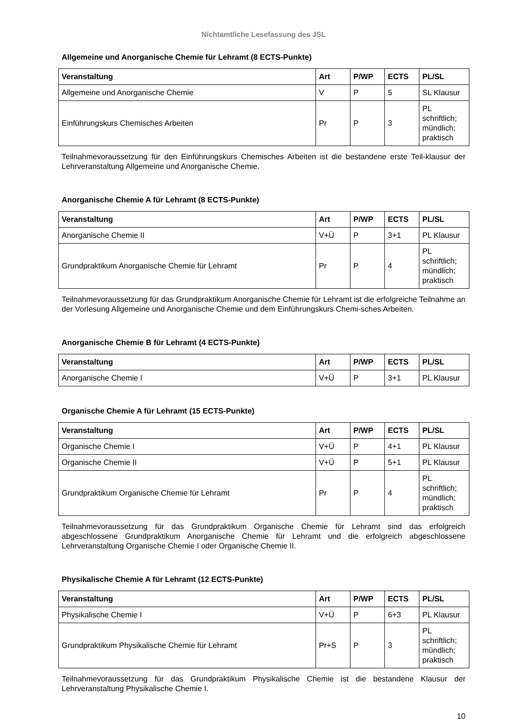Nichtamtliche Lesefassung des JSL
Allgemeine und Anorganische Chemie für Lehramt (8 ECTS-Punkte)
| Veranstaltung | Art | P/WP | ECTS | PL/SL |
| --- | --- | --- | --- | --- |
| Allgemeine und Anorganische Chemie | V | P | 5 | SL Klausur |
| Einführungskurs Chemisches Arbeiten | Pr | P | 3 | PL schriftlich; mündlich; praktisch |
Teilnahmevoraussetzung für den Einführungskurs Chemisches Arbeiten ist die bestandene erste Teil-klausur der Lehrveranstaltung Allgemeine und Anorganische Chemie.
Anorganische Chemie A für Lehramt (8 ECTS-Punkte)
| Veranstaltung | Art | P/WP | ECTS | PL/SL |
| --- | --- | --- | --- | --- |
| Anorganische Chemie II | V+Ü | P | 3+1 | PL Klausur |
| Grundpraktikum Anorganische Chemie für Lehramt | Pr | P | 4 | PL schriftlich; mündlich; praktisch |
Teilnahmevoraussetzung für das Grundpraktikum Anorganische Chemie für Lehramt ist die erfolgreiche Teilnahme an der Vorlesung Allgemeine und Anorganische Chemie und dem Einführungskurs Chemi-sches Arbeiten.
Anorganische Chemie B für Lehramt (4 ECTS-Punkte)
| Veranstaltung | Art | P/WP | ECTS | PL/SL |
| --- | --- | --- | --- | --- |
| Anorganische Chemie I | V+Ü | P | 3+1 | PL Klausur |
Organische Chemie A für Lehramt (15 ECTS-Punkte)
| Veranstaltung | Art | P/WP | ECTS | PL/SL |
| --- | --- | --- | --- | --- |
| Organische Chemie I | V+Ü | P | 4+1 | PL Klausur |
| Organische Chemie II | V+Ü | P | 5+1 | PL Klausur |
| Grundpraktikum Organische Chemie für Lehramt | Pr | P | 4 | PL schriftlich; mündlich; praktisch |
Teilnahmevoraussetzung für das Grundpraktikum Organische Chemie für Lehramt sind das erfolgreich abgeschlossene Grundpraktikum Anorganische Chemie für Lehramt und die erfolgreich abgeschlossene Lehrveranstaltung Organische Chemie I oder Organische Chemie II.
Physikalische Chemie A für Lehramt (12 ECTS-Punkte)
| Veranstaltung | Art | P/WP | ECTS | PL/SL |
| --- | --- | --- | --- | --- |
| Physikalische Chemie I | V+Ü | P | 6+3 | PL Klausur |
| Grundpraktikum Physikalische Chemie für Lehramt | Pr+S | P | 3 | PL schriftlich; mündlich; praktisch |
Teilnahmevoraussetzung für das Grundpraktikum Physikalische Chemie ist die bestandene Klausur der Lehrveranstaltung Physikalische Chemie I.
10